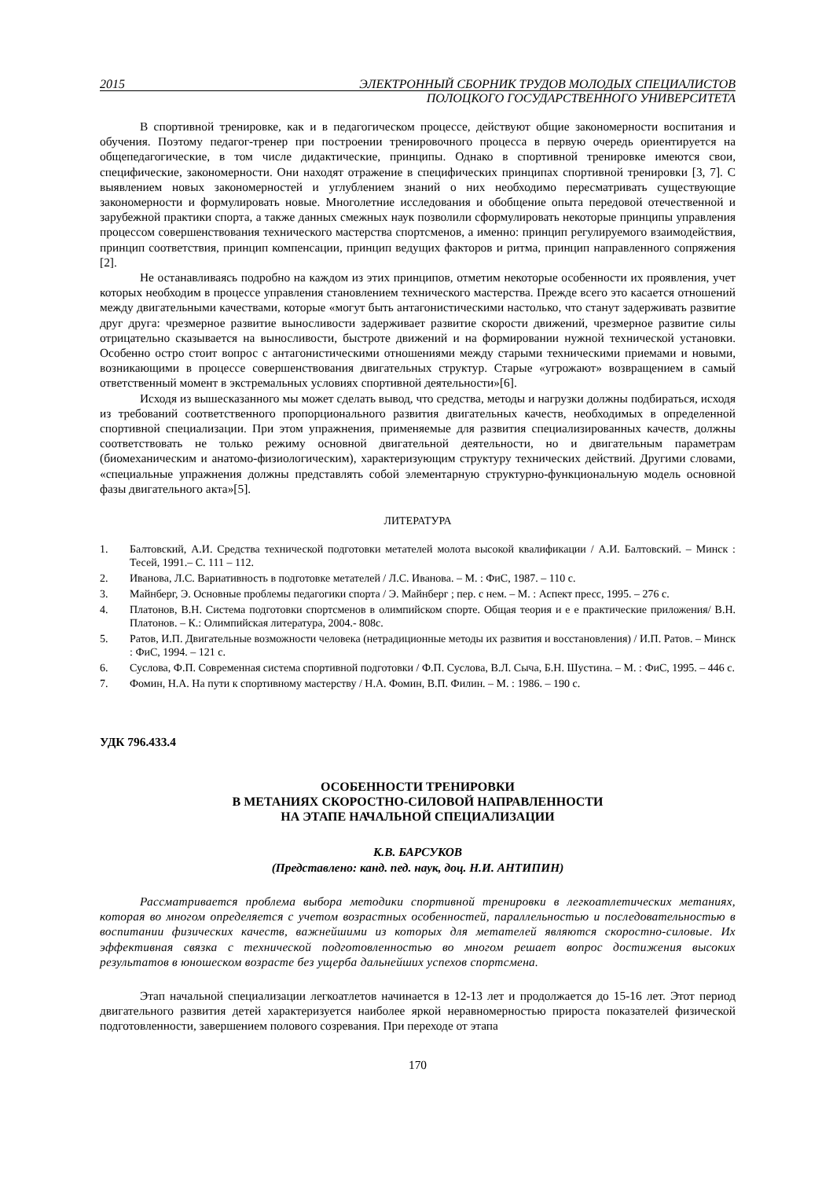2015 ЭЛЕКТРОННЫЙ СБОРНИК ТРУДОВ МОЛОДЫХ СПЕЦИАЛИСТОВ
ПОЛОЦКОГО ГОСУДАРСТВЕННОГО УНИВЕРСИТЕТА
В спортивной тренировке, как и в педагогическом процессе, действуют общие закономерности воспитания и обучения. Поэтому педагог-тренер при построении тренировочного процесса в первую очередь ориентируется на общепедагогические, в том числе дидактические, принципы. Однако в спортивной тренировке имеются свои, специфические, закономерности. Они находят отражение в специфических принципах спортивной тренировки [3, 7]. С выявлением новых закономерностей и углублением знаний о них необходимо пересматривать существующие закономерности и формулировать новые. Многолетние исследования и обобщение опыта передовой отечественной и зарубежной практики спорта, а также данных смежных наук позволили сформулировать некоторые принципы управления процессом совершенствования технического мастерства спортсменов, а именно: принцип регулируемого взаимодействия, принцип соответствия, принцип компенсации, принцип ведущих факторов и ритма, принцип направленного сопряжения [2].
Не останавливаясь подробно на каждом из этих принципов, отметим некоторые особенности их проявления, учет которых необходим в процессе управления становлением технического мастерства. Прежде всего это касается отношений между двигательными качествами, которые «могут быть антагонистическими настолько, что станут задерживать развитие друг друга: чрезмерное развитие выносливости задерживает развитие скорости движений, чрезмерное развитие силы отрицательно сказывается на выносливости, быстроте движений и на формировании нужной технической установки. Особенно остро стоит вопрос с антагонистическими отношениями между старыми техническими приемами и новыми, возникающими в процессе совершенствования двигательных структур. Старые «угрожают» возвращением в самый ответственный момент в экстремальных условиях спортивной деятельности»[6].
Исходя из вышесказанного мы может сделать вывод, что средства, методы и нагрузки должны подбираться, исходя из требований соответственного пропорционального развития двигательных качеств, необходимых в определенной спортивной специализации. При этом упражнения, применяемые для развития специализированных качеств, должны соответствовать не только режиму основной двигательной деятельности, но и двигательным параметрам (биомеханическим и анатомо-физиологическим), характеризующим структуру технических действий. Другими словами, «специальные упражнения должны представлять собой элементарную структурно-функциональную модель основной фазы двигательного акта»[5].
ЛИТЕРАТУРА
1. Балтовский, А.И. Средства технической подготовки метателей молота высокой квалификации / А.И. Балтовский. – Минск : Тесей, 1991.– С. 111 – 112.
2. Иванова, Л.С. Вариативность в подготовке метателей / Л.С. Иванова. – М. : ФиС, 1987. – 110 с.
3. Майнберг, Э. Основные проблемы педагогики спорта / Э. Майнберг ; пер. с нем. – М. : Аспект пресс, 1995. – 276 с.
4. Платонов, В.Н. Система подготовки спортсменов в олимпийском спорте. Общая теория и е е практические приложения/ В.Н. Платонов. – К.: Олимпийская литература, 2004.- 808с.
5. Ратов, И.П. Двигательные возможности человека (нетрадиционные методы их развития и восстановления) / И.П. Ратов. – Минск : ФиС, 1994. – 121 с.
6. Суслова, Ф.П. Современная система спортивной подготовки / Ф.П. Суслова, В.Л. Сыча, Б.Н. Шустина. – М. : ФиС, 1995. – 446 с.
7. Фомин, Н.А. На пути к спортивному мастерству / Н.А. Фомин, В.П. Филин. – М. : 1986. – 190 с.
УДК 796.433.4
ОСОБЕННОСТИ ТРЕНИРОВКИ
В МЕТАНИЯХ СКОРОСТНО-СИЛОВОЙ НАПРАВЛЕННОСТИ
НА ЭТАПЕ НАЧАЛЬНОЙ СПЕЦИАЛИЗАЦИИ
К.В. БАРСУКОВ
(Представлено: канд. пед. наук, доц. Н.И. АНТИПИН)
Рассматривается проблема выбора методики спортивной тренировки в легкоатлетических метаниях, которая во многом определяется с учетом возрастных особенностей, параллельностью и последовательностью в воспитании физических качеств, важнейшими из которых для метателей являются скоростно-силовые. Их эффективная связка с технической подготовленностью во многом решает вопрос достижения высоких результатов в юношеском возрасте без ущерба дальнейших успехов спортсмена.
Этап начальной специализации легкоатлетов начинается в 12-13 лет и продолжается до 15-16 лет. Этот период двигательного развития детей характеризуется наиболее яркой неравномерностью прироста показателей физической подготовленности, завершением полового созревания. При переходе от этапа
170